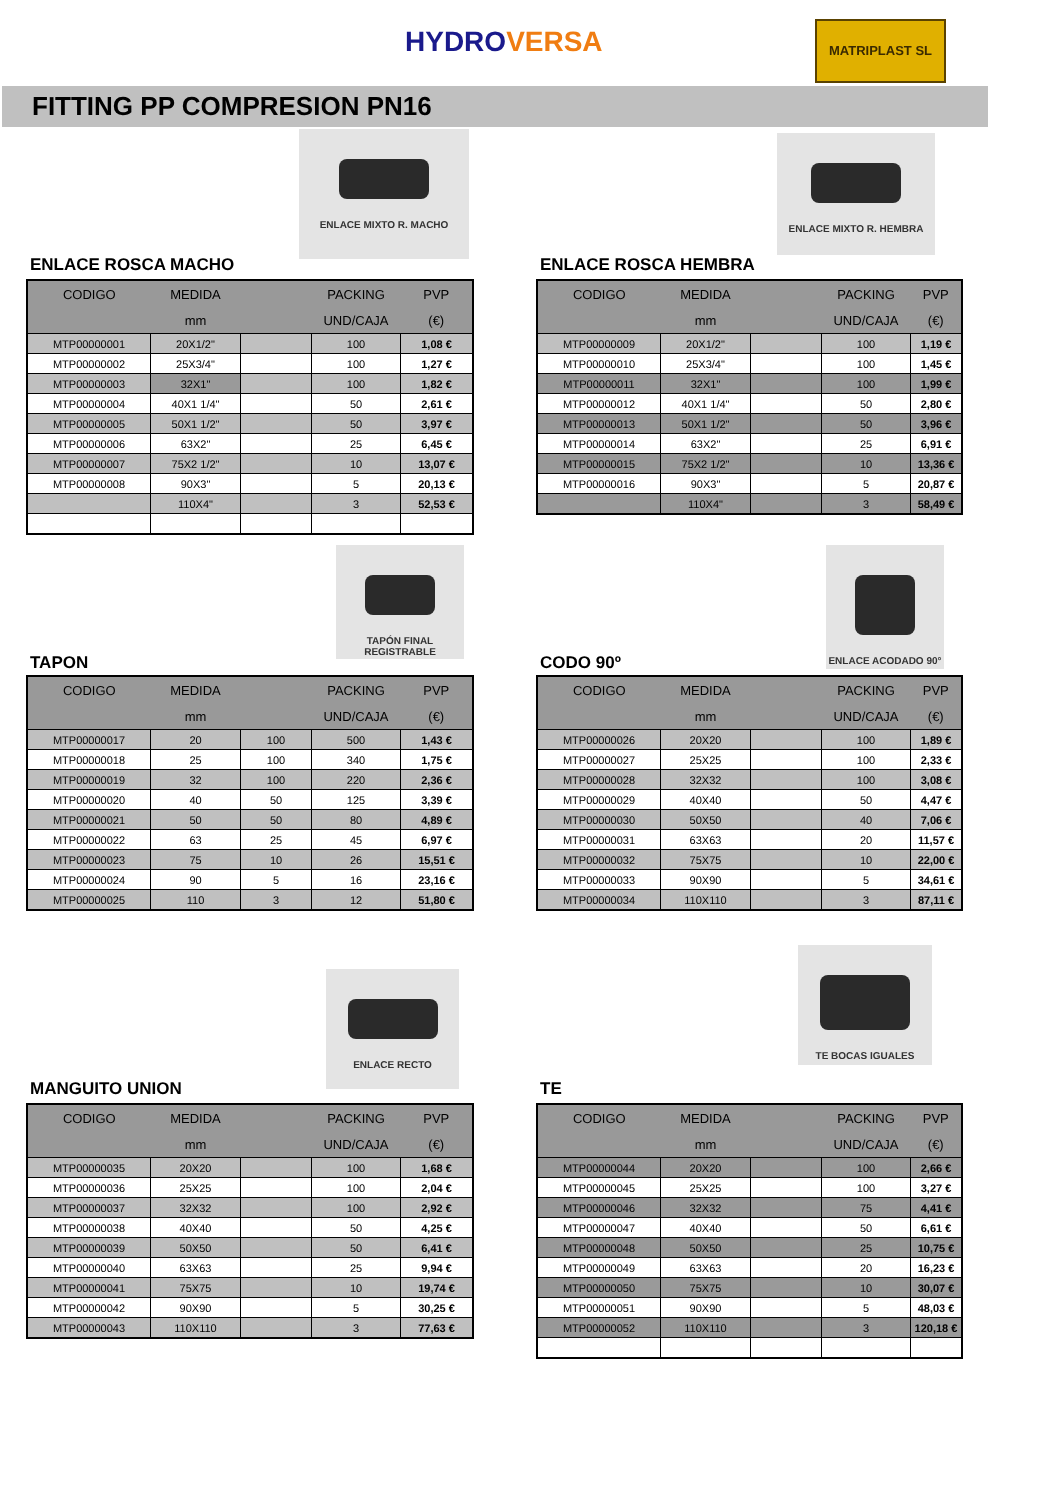HYDROVERSA MATRIPLAST SL
FITTING PP COMPRESION PN16
ENLACE MIXTO R. MACHO
ENLACE ROSCA MACHO
| CODIGO | MEDIDA | | PACKING | PVP |
| --- | --- | --- | --- | --- |
| | mm | | UND/CAJA | (€) |
| MTP00000001 | 20X1/2" | | 100 | 1,08 € |
| MTP00000002 | 25X3/4" | | 100 | 1,27 € |
| MTP00000003 | 32X1" | | 100 | 1,82 € |
| MTP00000004 | 40X1 1/4" | | 50 | 2,61 € |
| MTP00000005 | 50X1 1/2" | | 50 | 3,97 € |
| MTP00000006 | 63X2" | | 25 | 6,45 € |
| MTP00000007 | 75X2 1/2" | | 10 | 13,07 € |
| MTP00000008 | 90X3" | | 5 | 20,13 € |
| | 110X4" | | 3 | 52,53 € |
ENLACE MIXTO R. HEMBRA
ENLACE ROSCA HEMBRA
| CODIGO | MEDIDA | | PACKING | PVP |
| --- | --- | --- | --- | --- |
| | mm | | UND/CAJA | (€) |
| MTP00000009 | 20X1/2" | | 100 | 1,19 € |
| MTP00000010 | 25X3/4" | | 100 | 1,45 € |
| MTP00000011 | 32X1" | | 100 | 1,99 € |
| MTP00000012 | 40X1 1/4" | | 50 | 2,80 € |
| MTP00000013 | 50X1 1/2" | | 50 | 3,96 € |
| MTP00000014 | 63X2" | | 25 | 6,91 € |
| MTP00000015 | 75X2 1/2" | | 10 | 13,36 € |
| MTP00000016 | 90X3" | | 5 | 20,87 € |
| | 110X4" | | 3 | 58,49 € |
TAPÓN FINAL REGISTRABLE
TAPON
| CODIGO | MEDIDA | | PACKING | PVP |
| --- | --- | --- | --- | --- |
| | mm | | UND/CAJA | (€) |
| MTP00000017 | 20 | 100 | 500 | 1,43 € |
| MTP00000018 | 25 | 100 | 340 | 1,75 € |
| MTP00000019 | 32 | 100 | 220 | 2,36 € |
| MTP00000020 | 40 | 50 | 125 | 3,39 € |
| MTP00000021 | 50 | 50 | 80 | 4,89 € |
| MTP00000022 | 63 | 25 | 45 | 6,97 € |
| MTP00000023 | 75 | 10 | 26 | 15,51 € |
| MTP00000024 | 90 | 5 | 16 | 23,16 € |
| MTP00000025 | 110 | 3 | 12 | 51,80 € |
ENLACE ACODADO 90°
CODO 90º
| CODIGO | MEDIDA | | PACKING | PVP |
| --- | --- | --- | --- | --- |
| | mm | | UND/CAJA | (€) |
| MTP00000026 | 20X20 | | 100 | 1,89 € |
| MTP00000027 | 25X25 | | 100 | 2,33 € |
| MTP00000028 | 32X32 | | 100 | 3,08 € |
| MTP00000029 | 40X40 | | 50 | 4,47 € |
| MTP00000030 | 50X50 | | 40 | 7,06 € |
| MTP00000031 | 63X63 | | 20 | 11,57 € |
| MTP00000032 | 75X75 | | 10 | 22,00 € |
| MTP00000033 | 90X90 | | 5 | 34,61 € |
| MTP00000034 | 110X110 | | 3 | 87,11 € |
ENLACE RECTO
MANGUITO UNION
| CODIGO | MEDIDA | | PACKING | PVP |
| --- | --- | --- | --- | --- |
| | mm | | UND/CAJA | (€) |
| MTP00000035 | 20X20 | | 100 | 1,68 € |
| MTP00000036 | 25X25 | | 100 | 2,04 € |
| MTP00000037 | 32X32 | | 100 | 2,92 € |
| MTP00000038 | 40X40 | | 50 | 4,25 € |
| MTP00000039 | 50X50 | | 50 | 6,41 € |
| MTP00000040 | 63X63 | | 25 | 9,94 € |
| MTP00000041 | 75X75 | | 10 | 19,74 € |
| MTP00000042 | 90X90 | | 5 | 30,25 € |
| MTP00000043 | 110X110 | | 3 | 77,63 € |
TE BOCAS IGUALES
TE
| CODIGO | MEDIDA | | PACKING | PVP |
| --- | --- | --- | --- | --- |
| | mm | | UND/CAJA | (€) |
| MTP00000044 | 20X20 | | 100 | 2,66 € |
| MTP00000045 | 25X25 | | 100 | 3,27 € |
| MTP00000046 | 32X32 | | 75 | 4,41 € |
| MTP00000047 | 40X40 | | 50 | 6,61 € |
| MTP00000048 | 50X50 | | 25 | 10,75 € |
| MTP00000049 | 63X63 | | 20 | 16,23 € |
| MTP00000050 | 75X75 | | 10 | 30,07 € |
| MTP00000051 | 90X90 | | 5 | 48,03 € |
| MTP00000052 | 110X110 | | 3 | 120,18 € |